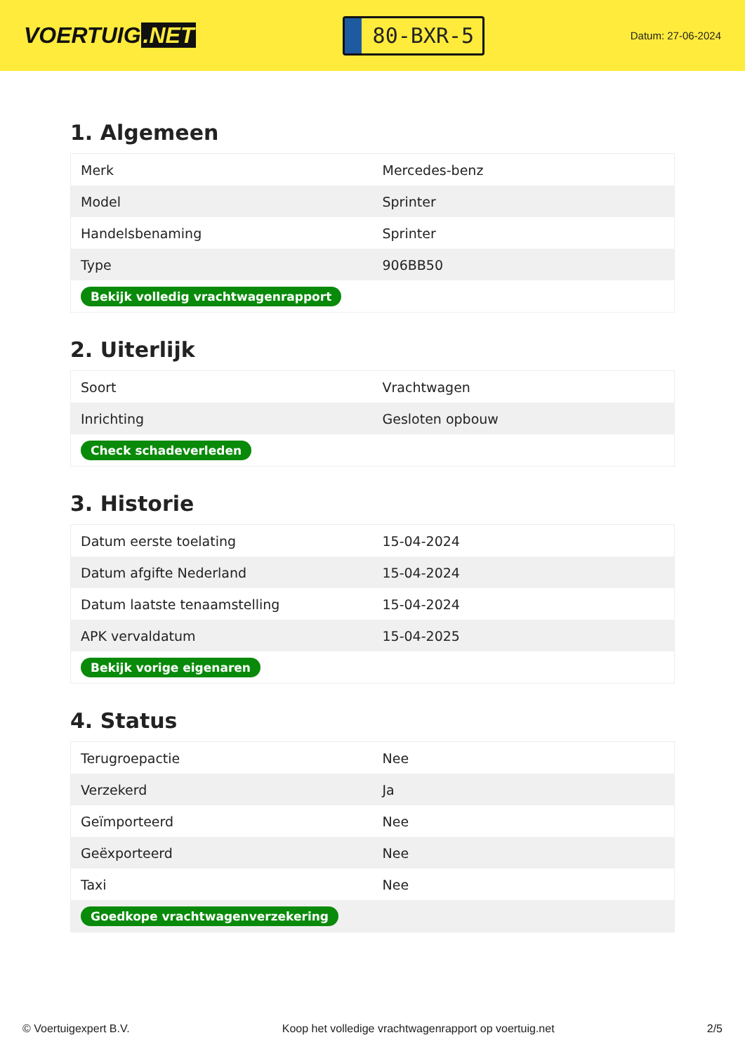VOERTUIG.NET
80-BXR-5
Datum: 27-06-2024
1. Algemeen
| Merk | Mercedes-benz |
| Model | Sprinter |
| Handelsbenaming | Sprinter |
| Type | 906BB50 |
| Bekijk volledig vrachtwagenrapport | |
2. Uiterlijk
| Soort | Vrachtwagen |
| Inrichting | Gesloten opbouw |
| Check schadeverleden | |
3. Historie
| Datum eerste toelating | 15-04-2024 |
| Datum afgifte Nederland | 15-04-2024 |
| Datum laatste tenaamstelling | 15-04-2024 |
| APK vervaldatum | 15-04-2025 |
| Bekijk vorige eigenaren | |
4. Status
| Terugroepactie | Nee |
| Verzekerd | Ja |
| Geïmporteerd | Nee |
| Geëxporteerd | Nee |
| Taxi | Nee |
| Goedkope vrachtwagenverzekering | |
© Voertuigexpert B.V. Koop het volledige vrachtwagenrapport op voertuig.net 2/5